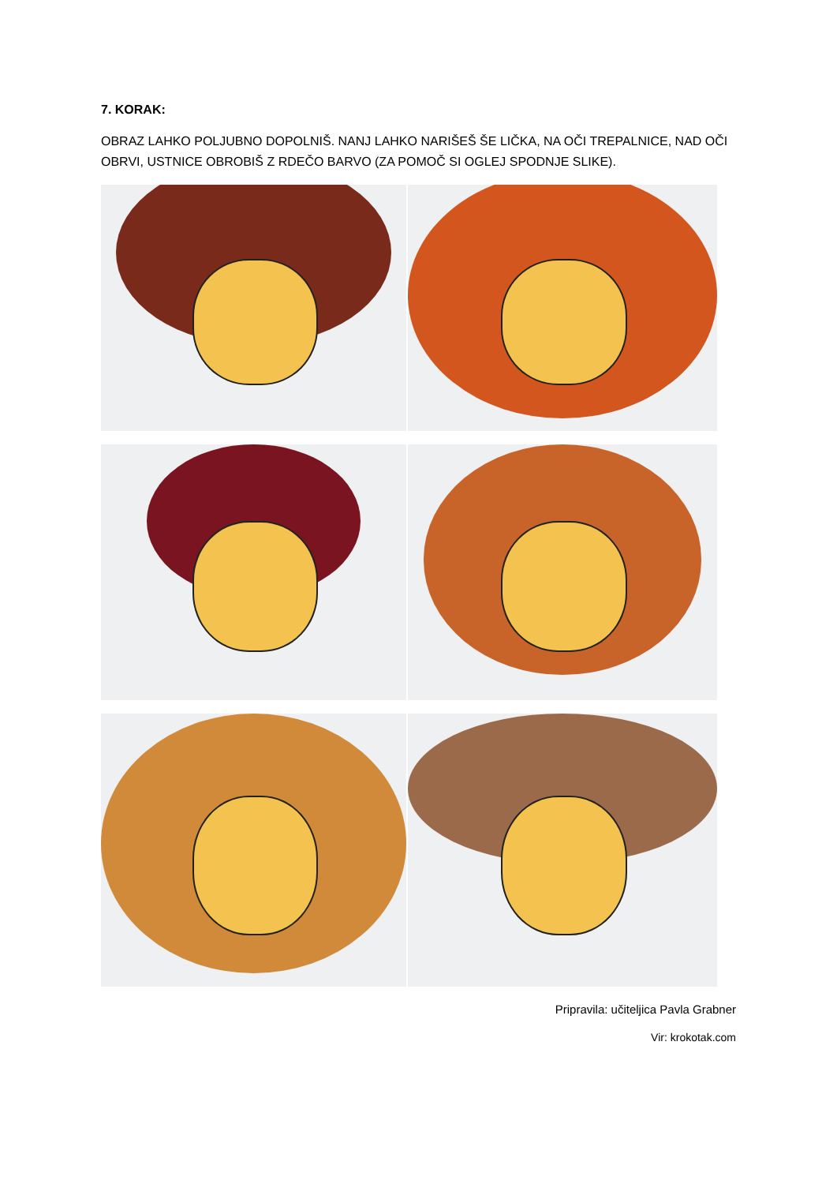7. KORAK:
OBRAZ LAHKO POLJUBNO DOPOLNIŠ. NANJ LAHKO NARIŠEŠ ŠE LIČKA, NA OČI TREPALNICE, NAD OČI OBRVI, USTNICE OBROBIŠ Z RDEČO BARVO (ZA POMOČ SI OGLEJ SPODNJE SLIKE).
Pripravila: učiteljica Pavla Grabner
Vir: krokotak.com